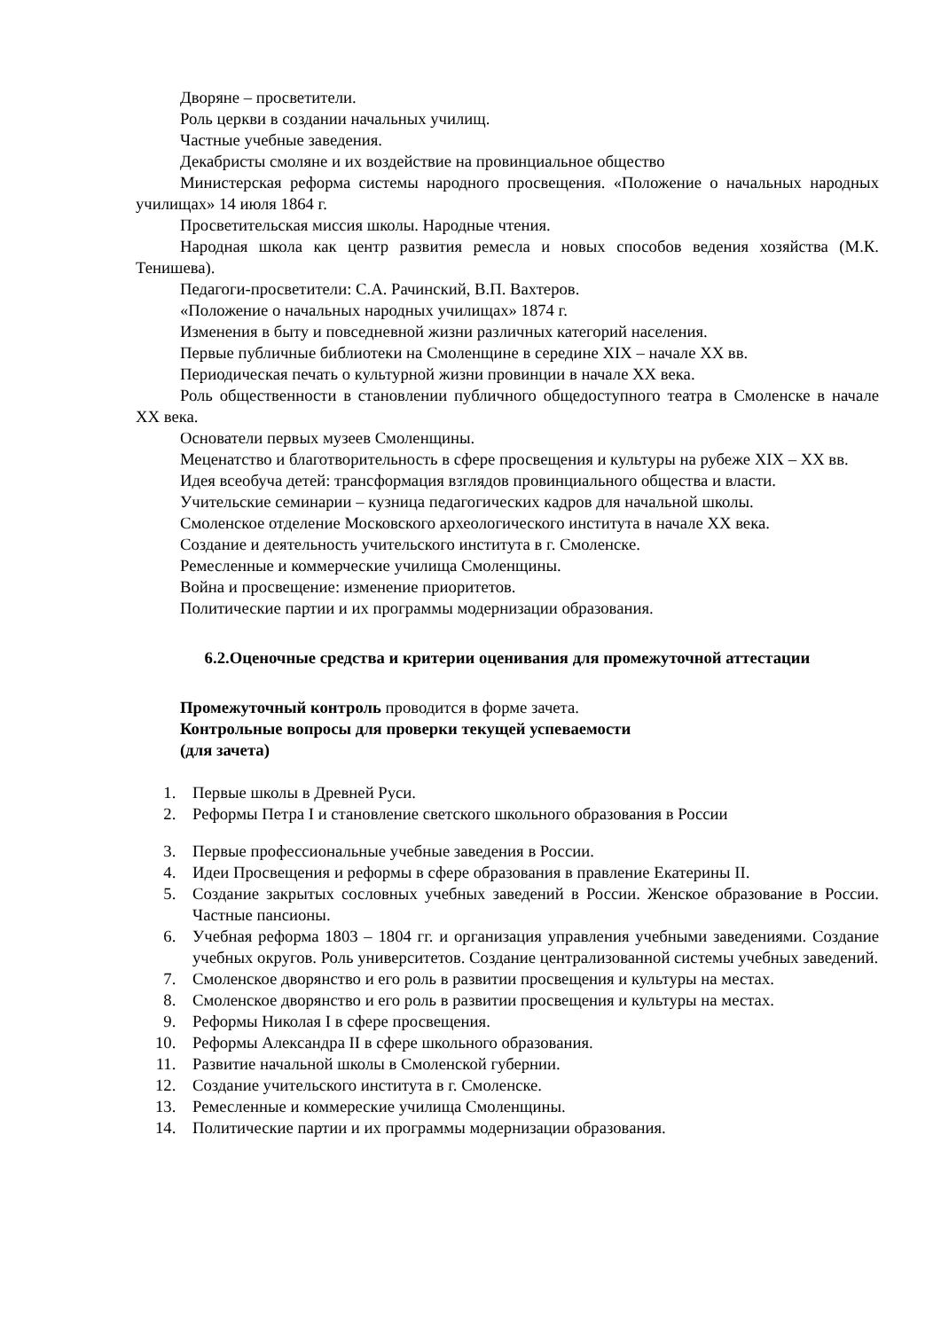Дворяне – просветители.
Роль церкви в создании начальных училищ.
Частные учебные заведения.
Декабристы смоляне и их воздействие на провинциальное общество
Министерская реформа системы народного просвещения. «Положение о начальных народных училищах» 14 июля 1864 г.
Просветительская миссия школы. Народные чтения.
Народная школа как центр развития ремесла и новых способов ведения хозяйства (М.К. Тенишева).
Педагоги-просветители: С.А. Рачинский, В.П. Вахтеров.
«Положение о начальных народных училищах» 1874 г.
Изменения в быту и повседневной жизни различных категорий населения.
Первые публичные библиотеки на Смоленщине в середине XIX – начале XX вв.
Периодическая печать о культурной жизни провинции в начале XX века.
Роль общественности в становлении публичного общедоступного театра в Смоленске в начале XX века.
Основатели первых музеев Смоленщины.
Меценатство и благотворительность в сфере просвещения и культуры на рубеже XIX – XX вв.
Идея всеобуча детей: трансформация взглядов провинциального общества и власти.
Учительские семинарии – кузница педагогических кадров для начальной школы.
Смоленское отделение Московского археологического института в начале XX века.
Создание и деятельность учительского института в г. Смоленске.
Ремесленные и коммерческие училища Смоленщины.
Война и просвещение: изменение приоритетов.
Политические партии и их программы модернизации образования.
6.2.Оценочные средства и критерии оценивания для промежуточной аттестации
Промежуточный контроль проводится в форме зачета.
Контрольные вопросы для проверки текущей успеваемости
(для зачета)
1. Первые школы в Древней Руси.
2. Реформы Петра I и становление светского школьного образования в России
3. Первые профессиональные учебные заведения в России.
4. Идеи Просвещения и реформы в сфере образования в правление Екатерины II.
5. Создание закрытых сословных учебных заведений в России. Женское образование в России. Частные пансионы.
6. Учебная реформа 1803 – 1804 гг. и организация управления учебными заведениями. Создание учебных округов. Роль университетов. Создание централизованной системы учебных заведений.
7. Смоленское дворянство и его роль в развитии просвещения и культуры на местах.
8. Смоленское дворянство и его роль в развитии просвещения и культуры на местах.
9. Реформы Николая I в сфере просвещения.
10. Реформы Александра II в сфере школьного образования.
11. Развитие начальной школы в Смоленской губернии.
12. Создание учительского института в г. Смоленске.
13. Ремесленные и коммереские училища Смоленщины.
14. Политические партии и их программы модернизации образования.